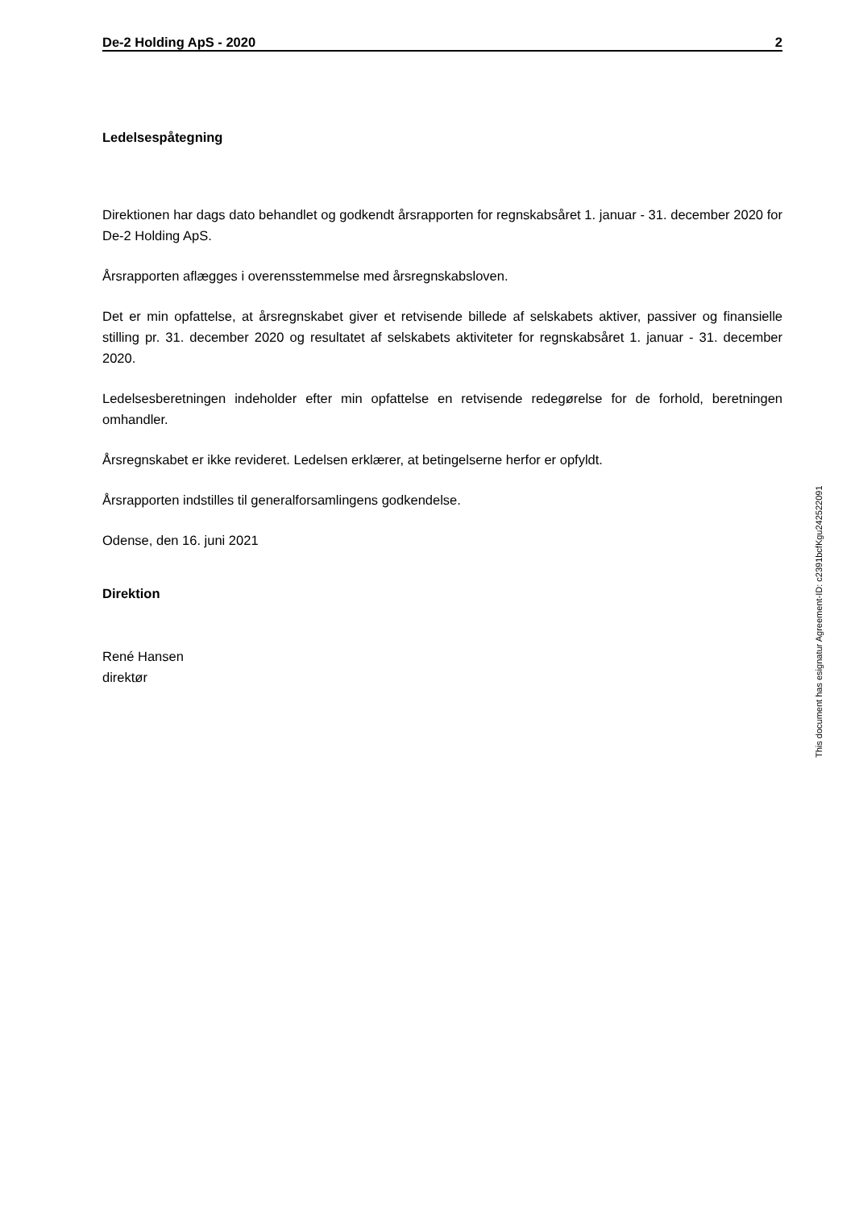De-2 Holding ApS - 2020 2
Ledelsespåtegning
Direktionen har dags dato behandlet og godkendt årsrapporten for regnskabsåret 1. januar - 31. december 2020 for De-2 Holding ApS.
Årsrapporten aflægges i overensstemmelse med årsregnskabsloven.
Det er min opfattelse, at årsregnskabet giver et retvisende billede af selskabets aktiver, passiver og finansielle stilling pr. 31. december 2020 og resultatet af selskabets aktiviteter for regnskabsåret 1. januar - 31. december 2020.
Ledelsesberetningen indeholder efter min opfattelse en retvisende redegørelse for de forhold, beretningen omhandler.
Årsregnskabet er ikke revideret. Ledelsen erklærer, at betingelserne herfor er opfyldt.
Årsrapporten indstilles til generalforsamlingens godkendelse.
Odense, den 16. juni 2021
Direktion
René Hansen
direktør
This document has esignatur Agreement-ID: c2391bcfKgu242522091